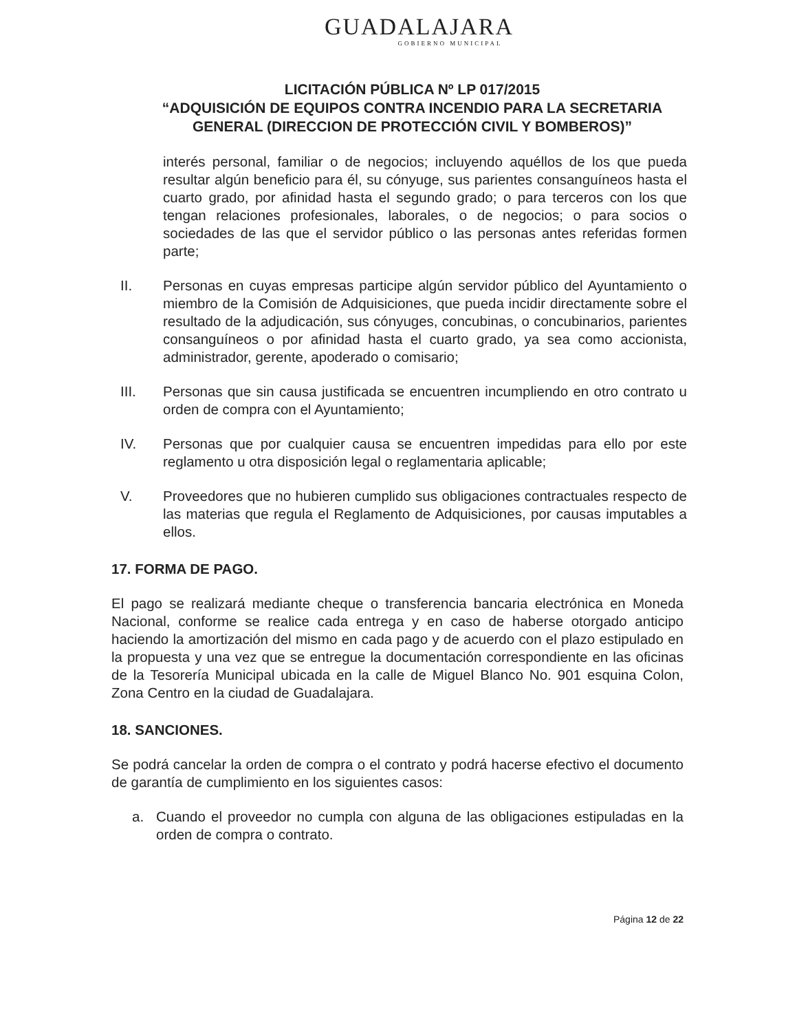GUADALAJARA
GOBIERNO MUNICIPAL
LICITACIÓN PÚBLICA Nº LP 017/2015
“ADQUISICIÓN DE EQUIPOS CONTRA INCENDIO PARA LA SECRETARIA GENERAL (DIRECCION DE PROTECCIÓN CIVIL Y BOMBEROS)”
interés personal, familiar o de negocios; incluyendo aquéllos de los que pueda resultar algún beneficio para él, su cónyuge, sus parientes consanguíneos hasta el cuarto grado, por afinidad hasta el segundo grado; o para terceros con los que tengan relaciones profesionales, laborales, o de negocios; o para socios o sociedades de las que el servidor público o las personas antes referidas formen parte;
II. Personas en cuyas empresas participe algún servidor público del Ayuntamiento o miembro de la Comisión de Adquisiciones, que pueda incidir directamente sobre el resultado de la adjudicación, sus cónyuges, concubinas, o concubinarios, parientes consanguíneos o por afinidad hasta el cuarto grado, ya sea como accionista, administrador, gerente, apoderado o comisario;
III. Personas que sin causa justificada se encuentren incumpliendo en otro contrato u orden de compra con el Ayuntamiento;
IV. Personas que por cualquier causa se encuentren impedidas para ello por este reglamento u otra disposición legal o reglamentaria aplicable;
V. Proveedores que no hubieren cumplido sus obligaciones contractuales respecto de las materias que regula el Reglamento de Adquisiciones, por causas imputables a ellos.
17. FORMA DE PAGO.
El pago se realizará mediante cheque o transferencia bancaria electrónica en Moneda Nacional, conforme se realice cada entrega y en caso de haberse otorgado anticipo haciendo la amortización del mismo en cada pago y de acuerdo con el plazo estipulado en la propuesta y una vez que se entregue la documentación correspondiente en las oficinas de la Tesorería Municipal ubicada en la calle de Miguel Blanco No. 901 esquina Colon, Zona Centro en la ciudad de Guadalajara.
18. SANCIONES.
Se podrá cancelar la orden de compra o el contrato y podrá hacerse efectivo el documento de garantía de cumplimiento en los siguientes casos:
a. Cuando el proveedor no cumpla con alguna de las obligaciones estipuladas en la orden de compra o contrato.
Página 12 de 22